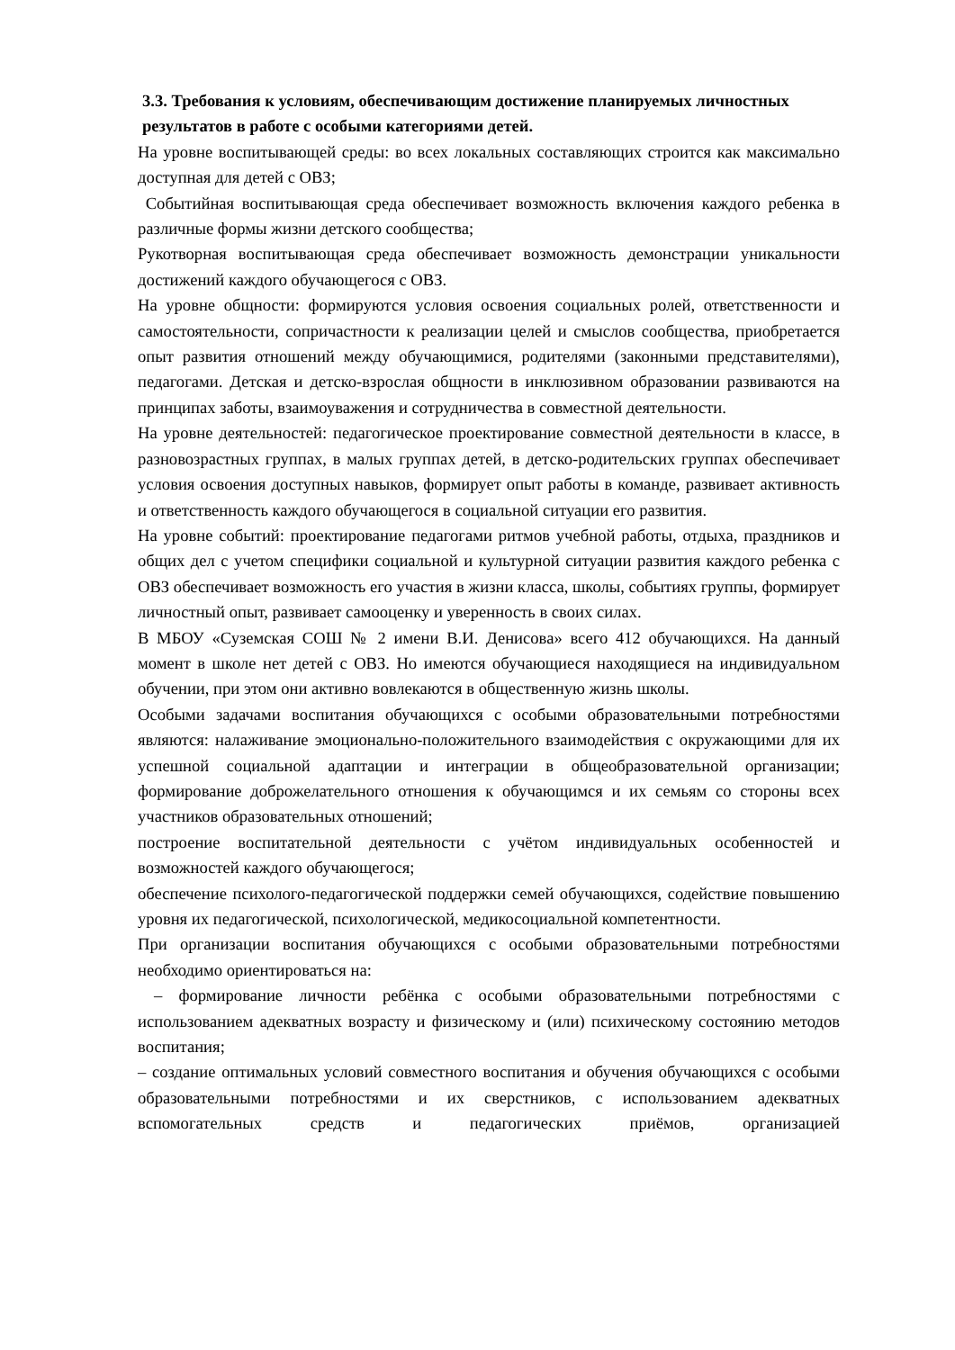3.3. Требования к условиям, обеспечивающим достижение планируемых личностных результатов в работе с особыми категориями детей.
На уровне воспитывающей среды: во всех локальных составляющих строится как максимально доступная для детей с ОВЗ;
Событийная воспитывающая среда обеспечивает возможность включения каждого ребенка в различные формы жизни детского сообщества;
Рукотворная воспитывающая среда обеспечивает возможность демонстрации уникальности достижений каждого обучающегося с ОВЗ.
На уровне общности: формируются условия освоения социальных ролей, ответственности и самостоятельности, сопричастности к реализации целей и смыслов сообщества, приобретается опыт развития отношений между обучающимися, родителями (законными представителями), педагогами. Детская и детско-взрослая общности в инклюзивном образовании развиваются на принципах заботы, взаимоуважения и сотрудничества в совместной деятельности.
На уровне деятельностей: педагогическое проектирование совместной деятельности в классе, в разновозрастных группах, в малых группах детей, в детско-родительских группах обеспечивает условия освоения доступных навыков, формирует опыт работы в команде, развивает активность и ответственность каждого обучающегося в социальной ситуации его развития.
На уровне событий: проектирование педагогами ритмов учебной работы, отдыха, праздников и общих дел с учетом специфики социальной и культурной ситуации развития каждого ребенка с ОВЗ обеспечивает возможность его участия в жизни класса, школы, событиях группы, формирует личностный опыт, развивает самооценку и уверенность в своих силах.
В МБОУ «Суземская СОШ № 2 имени В.И. Денисова» всего 412 обучающихся. На данный момент в школе нет детей с ОВЗ. Но имеются обучающиеся находящиеся на индивидуальном обучении, при этом они активно вовлекаются в общественную жизнь школы.
Особыми задачами воспитания обучающихся с особыми образовательными потребностями являются: налаживание эмоционально-положительного взаимодействия с окружающими для их успешной социальной адаптации и интеграции в общеобразовательной организации; формирование доброжелательного отношения к обучающимся и их семьям со стороны всех участников образовательных отношений;
построение воспитательной деятельности с учётом индивидуальных особенностей и возможностей каждого обучающегося;
обеспечение психолого-педагогической поддержки семей обучающихся, содействие повышению уровня их педагогической, психологической, медикосоциальной компетентности.
При организации воспитания обучающихся с особыми образовательными потребностями необходимо ориентироваться на:
– формирование личности ребёнка с особыми образовательными потребностями с использованием адекватных возрасту и физическому и (или) психическому состоянию методов воспитания;
– создание оптимальных условий совместного воспитания и обучения обучающихся с особыми образовательными потребностями и их сверстников, с использованием адекватных вспомогательных средств и педагогических приёмов, организацией